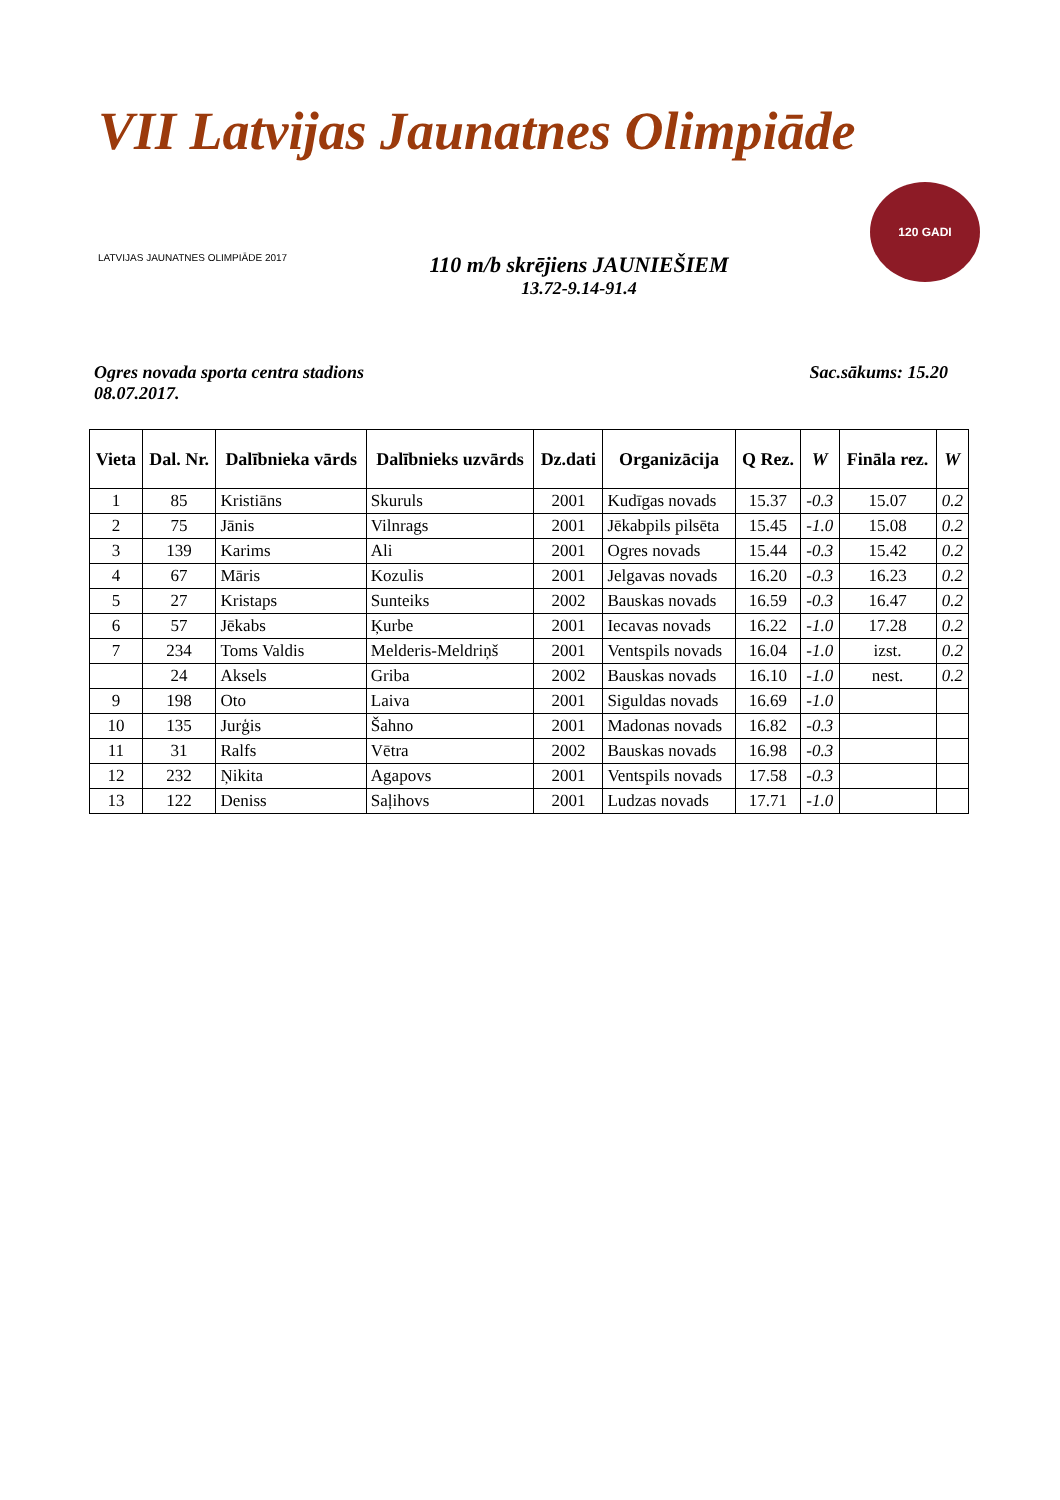VII Latvijas Jaunatnes Olimpiāde
LATVIJAS JAUNATNES OLIMPIĀDE 2017
110 m/b skrējiens JAUNIEŠIEM
13.72-9.14-91.4
120 GADI
Ogres novada sporta centra stadions
08.07.2017.
Sac.sākums: 15.20
| Vieta | Dal. Nr. | Dalībnieka vārds | Dalībnieks uzvārds | Dz.dati | Organizācija | Q Rez. | W | Fināla rez. | W |
| --- | --- | --- | --- | --- | --- | --- | --- | --- | --- |
| 1 | 85 | Kristiāns | Skuruls | 2001 | Kudīgas novads | 15.37 | -0.3 | 15.07 | 0.2 |
| 2 | 75 | Jānis | Vilnrags | 2001 | Jēkabpils pilsēta | 15.45 | -1.0 | 15.08 | 0.2 |
| 3 | 139 | Karims | Ali | 2001 | Ogres novads | 15.44 | -0.3 | 15.42 | 0.2 |
| 4 | 67 | Māris | Kozulis | 2001 | Jelgavas novads | 16.20 | -0.3 | 16.23 | 0.2 |
| 5 | 27 | Kristaps | Sunteiks | 2002 | Bauskas novads | 16.59 | -0.3 | 16.47 | 0.2 |
| 6 | 57 | Jēkabs | Ķurbe | 2001 | Iecavas novads | 16.22 | -1.0 | 17.28 | 0.2 |
| 7 | 234 | Toms Valdis | Melderis-Meldriņš | 2001 | Ventspils novads | 16.04 | -1.0 | izst. | 0.2 |
| | 24 | Aksels | Griba | 2002 | Bauskas novads | 16.10 | -1.0 | nest. | 0.2 |
| 9 | 198 | Oto | Laiva | 2001 | Siguldas novads | 16.69 | -1.0 | | |
| 10 | 135 | Jurģis | Šahno | 2001 | Madonas novads | 16.82 | -0.3 | | |
| 11 | 31 | Ralfs | Vētra | 2002 | Bauskas novads | 16.98 | -0.3 | | |
| 12 | 232 | Ņikita | Agapovs | 2001 | Ventspils novads | 17.58 | -0.3 | | |
| 13 | 122 | Deniss | Saļihovs | 2001 | Ludzas novads | 17.71 | -1.0 | | |